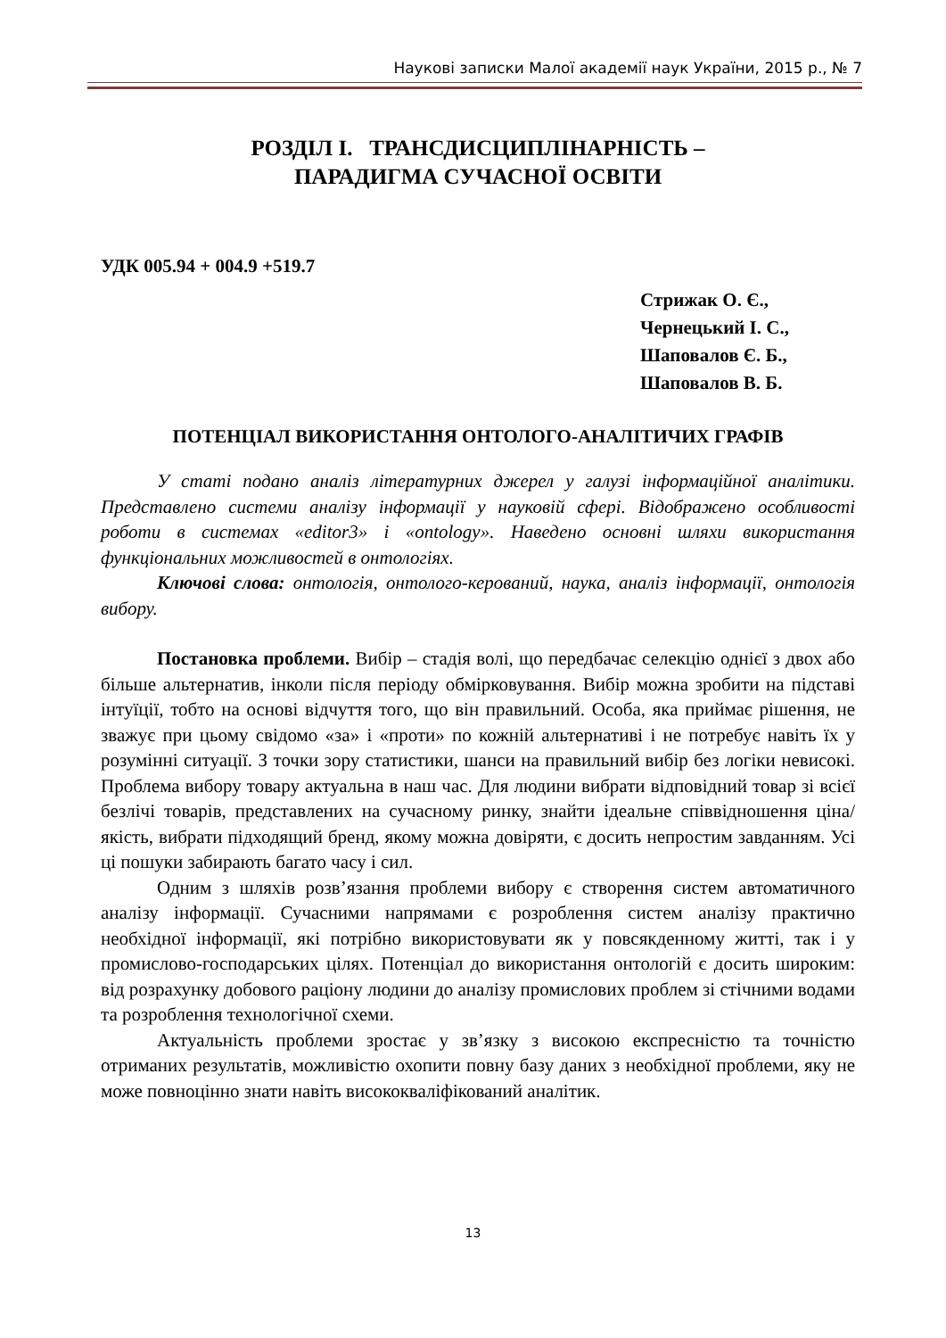Наукові записки Малої академії наук України, 2015 р., № 7
РОЗДІЛ І. ТРАНСДИСЦИПЛІНАРНІСТЬ –
ПАРАДИГМА СУЧАСНОЇ ОСВІТИ
УДК 005.94 + 004.9 +519.7
Стрижак О. Є.,
Чернецький І. С.,
Шаповалов Є. Б.,
Шаповалов В. Б.
ПОТЕНЦІАЛ ВИКОРИСТАННЯ ОНТОЛОГО-АНАЛІТИЧИХ ГРАФІВ
У статі подано аналіз літературних джерел у галузі інформаційної аналітики. Представлено системи аналізу інформації у науковій сфері. Відображено особливості роботи в системах «editor3» і «ontology». Наведено основні шляхи використання функціональних можливостей в онтологіях.
Ключові слова: онтологія, онтолого-керований, наука, аналіз інформації, онтологія вибору.
Постановка проблеми. Вибір – стадія волі, що передбачає селекцію однієї з двох або більше альтернатив, інколи після періоду обмірковування. Вибір можна зробити на підставі інтуїції, тобто на основі відчуття того, що він правильний. Особа, яка приймає рішення, не зважує при цьому свідомо «за» і «проти» по кожній альтернативі і не потребує навіть їх у розумінні ситуації. З точки зору статистики, шанси на правильний вибір без логіки невисокі. Проблема вибору товару актуальна в наш час. Для людини вибрати відповідний товар зі всієї безлічі товарів, представлених на сучасному ринку, знайти ідеальне співвідношення ціна/якість, вибрати підходящий бренд, якому можна довіряти, є досить непростим завданням. Усі ці пошуки забирають багато часу і сил.
Одним з шляхів розв’язання проблеми вибору є створення систем автоматичного аналізу інформації. Сучасними напрямами є розроблення систем аналізу практично необхідної інформації, які потрібно використовувати як у повсякденному житті, так і у промислово-господарських цілях. Потенціал до використання онтологій є досить широким: від розрахунку добового раціону людини до аналізу промислових проблем зі стічними водами та розроблення технологічної схеми.
Актуальність проблеми зростає у зв’язку з високою експресністю та точністю отриманих результатів, можливістю охопити повну базу даних з необхідної проблеми, яку не може повноцінно знати навіть висококваліфікований аналітик.
13